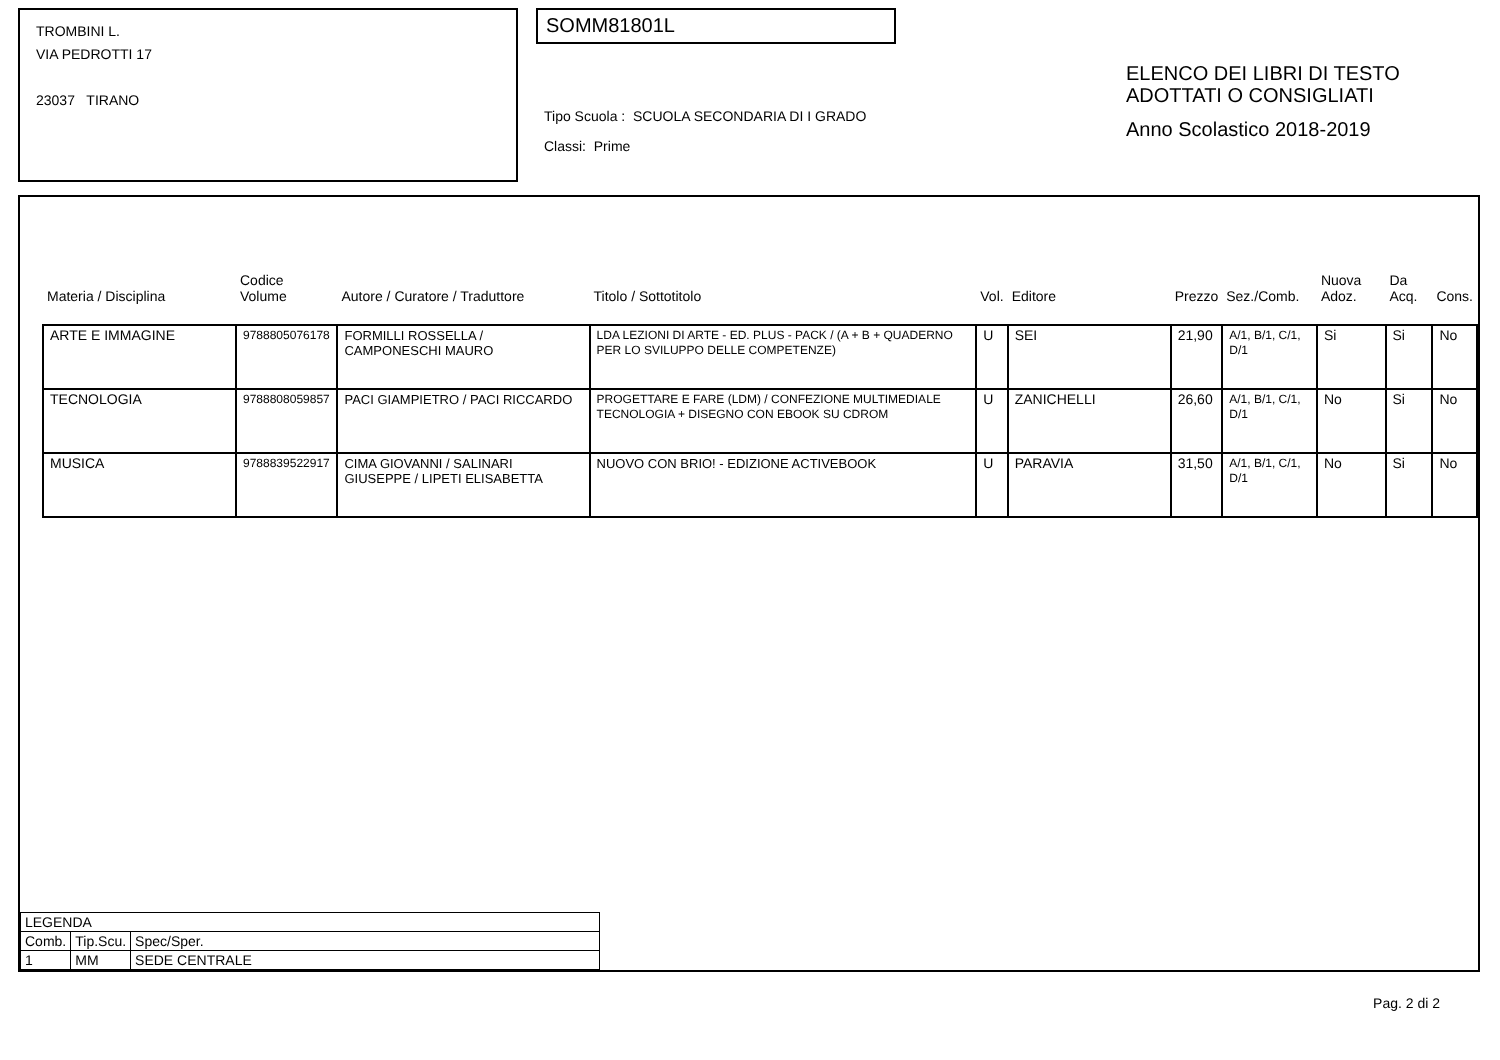TROMBINI L.
VIA PEDROTTI 17
23037 TIRANO
SOMM81801L
Tipo Scuola : SCUOLA SECONDARIA DI I GRADO
Classi: Prime
ELENCO DEI LIBRI DI TESTO
ADOTTATI O CONSIGLIATI
Anno Scolastico 2018-2019
| Materia / Disciplina | Codice Volume | Autore / Curatore / Traduttore | Titolo / Sottotitolo | Vol. | Editore | Prezzo | Sez./Comb. | Nuova Adoz. | Da Acq. | Cons. |
| --- | --- | --- | --- | --- | --- | --- | --- | --- | --- | --- |
| ARTE E IMMAGINE | 9788805076178 | FORMILLI ROSSELLA / CAMPONESCHI MAURO | LDA LEZIONI DI ARTE - ED. PLUS - PACK / (A + B + QUADERNO PER LO SVILUPPO DELLE COMPETENZE) | U | SEI | 21,90 | A/1, B/1, C/1, D/1 | Si | Si | No |
| TECNOLOGIA | 9788808059857 | PACI GIAMPIETRO / PACI RICCARDO | PROGETTARE E FARE (LDM) / CONFEZIONE MULTIMEDIALE TECNOLOGIA + DISEGNO CON EBOOK SU CDROM | U | ZANICHELLI | 26,60 | A/1, B/1, C/1, D/1 | No | Si | No |
| MUSICA | 9788839522917 | CIMA GIOVANNI / SALINARI GIUSEPPE / LIPETI ELISABETTA | NUOVO CON BRIO! - EDIZIONE ACTIVEBOOK | U | PARAVIA | 31,50 | A/1, B/1, C/1, D/1 | No | Si | No |
| LEGENDA | | |
| Comb. | Tip.Scu. | Spec/Sper. |
| 1 | MM | SEDE CENTRALE |
Pag. 2 di 2